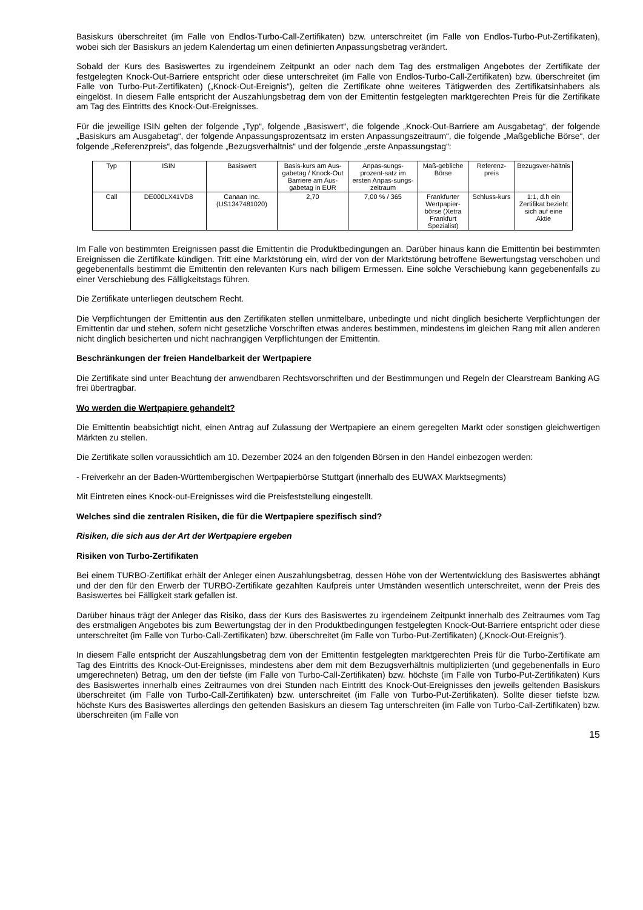Basiskurs überschreitet (im Falle von Endlos-Turbo-Call-Zertifikaten) bzw. unterschreitet (im Falle von Endlos-Turbo-Put-Zertifikaten), wobei sich der Basiskurs an jedem Kalendertag um einen definierten Anpassungsbetrag verändert.
Sobald der Kurs des Basiswertes zu irgendeinem Zeitpunkt an oder nach dem Tag des erstmaligen Angebotes der Zertifikate der festgelegten Knock-Out-Barriere entspricht oder diese unterschreitet (im Falle von Endlos-Turbo-Call-Zertifikaten) bzw. überschreitet (im Falle von Turbo-Put-Zertifikaten) („Knock-Out-Ereignis“), gelten die Zertifikate ohne weiteres Tätigwerden des Zertifikatsinhabers als eingelöst. In diesem Falle entspricht der Auszahlungsbetrag dem von der Emittentin festgelegten marktgerechten Preis für die Zertifikate am Tag des Eintritts des Knock-Out-Ereignisses.
Für die jeweilige ISIN gelten der folgende „Typ“, folgende „Basiswert“, die folgende „Knock-Out-Barriere am Ausgabetag“, der folgende „Basiskurs am Ausgabetag“, der folgende Anpassungsprozentsatz im ersten Anpassungszeitraum“, die folgende „Maßgebliche Börse“, der folgende „Referenzpreis“, das folgende „Bezugsverhältnis“ und der folgende „erste Anpassungstag“:
| Typ | ISIN | Basiswert | Basis-kurs am Aus-gabetag / Knock-Out Barriere am Aus-gabetag in EUR | Anpas-sungs-prozent-satz im ersten Anpas-sungs-zeitraum | Maß-gebliche Börse | Referenz-preis | Bezugsver-hältnis |
| Call | DE000LX41VD8 | Canaan Inc. (US1347481020) | 2,70 | 7,00 % / 365 | Frankfurter Wertpapier-börse (Xetra Frankfurt Spezialist) | Schluss-kurs | 1:1, d.h ein Zertifikat bezieht sich auf eine Aktie |
Im Falle von bestimmten Ereignissen passt die Emittentin die Produktbedingungen an. Darüber hinaus kann die Emittentin bei bestimmten Ereignissen die Zertifikate kündigen. Tritt eine Marktstörung ein, wird der von der Marktstörung betroffene Bewertungstag verschoben und gegebenenfalls bestimmt die Emittentin den relevanten Kurs nach billigem Ermessen. Eine solche Verschiebung kann gegebenenfalls zu einer Verschiebung des Fälligkeitstags führen.
Die Zertifikate unterliegen deutschem Recht.
Die Verpflichtungen der Emittentin aus den Zertifikaten stellen unmittelbare, unbedingte und nicht dinglich besicherte Verpflichtungen der Emittentin dar und stehen, sofern nicht gesetzliche Vorschriften etwas anderes bestimmen, mindestens im gleichen Rang mit allen anderen nicht dinglich besicherten und nicht nachrangigen Verpflichtungen der Emittentin.
Beschränkungen der freien Handelbarkeit der Wertpapiere
Die Zertifikate sind unter Beachtung der anwendbaren Rechtsvorschriften und der Bestimmungen und Regeln der Clearstream Banking AG frei übertragbar.
Wo werden die Wertpapiere gehandelt?
Die Emittentin beabsichtigt nicht, einen Antrag auf Zulassung der Wertpapiere an einem geregelten Markt oder sonstigen gleichwertigen Märkten zu stellen.
Die Zertifikate sollen voraussichtlich am 10. Dezember 2024 an den folgenden Börsen in den Handel einbezogen werden:
- Freiverkehr an der Baden-Württembergischen Wertpapierbörse Stuttgart (innerhalb des EUWAX Marktsegments)
Mit Eintreten eines Knock-out-Ereignisses wird die Preisfeststellung eingestellt.
Welches sind die zentralen Risiken, die für die Wertpapiere spezifisch sind?
Risiken, die sich aus der Art der Wertpapiere ergeben
Risiken von Turbo-Zertifikaten
Bei einem TURBO-Zertifikat erhält der Anleger einen Auszahlungsbetrag, dessen Höhe von der Wertentwicklung des Basiswertes abhängt und der den für den Erwerb der TURBO-Zertifikate gezahlten Kaufpreis unter Umständen wesentlich unterschreitet, wenn der Preis des Basiswertes bei Fälligkeit stark gefallen ist.
Darüber hinaus trägt der Anleger das Risiko, dass der Kurs des Basiswertes zu irgendeinem Zeitpunkt innerhalb des Zeitraumes vom Tag des erstmaligen Angebotes bis zum Bewertungstag der in den Produktbedingungen festgelegten Knock-Out-Barriere entspricht oder diese unterschreitet (im Falle von Turbo-Call-Zertifikaten) bzw. überschreitet (im Falle von Turbo-Put-Zertifikaten) („Knock-Out-Ereignis“).
In diesem Falle entspricht der Auszahlungsbetrag dem von der Emittentin festgelegten marktgerechten Preis für die Turbo-Zertifikate am Tag des Eintritts des Knock-Out-Ereignisses, mindestens aber dem mit dem Bezugsverhältnis multiplizierten (und gegebenenfalls in Euro umgerechneten) Betrag, um den der tiefste (im Falle von Turbo-Call-Zertifikaten) bzw. höchste (im Falle von Turbo-Put-Zertifikaten) Kurs des Basiswertes innerhalb eines Zeitraumes von drei Stunden nach Eintritt des Knock-Out-Ereignisses den jeweils geltenden Basiskurs überschreitet (im Falle von Turbo-Call-Zertifikaten) bzw. unterschreitet (im Falle von Turbo-Put-Zertifikaten). Sollte dieser tiefste bzw. höchste Kurs des Basiswertes allerdings den geltenden Basiskurs an diesem Tag unterschreiten (im Falle von Turbo-Call-Zertifikaten) bzw. überschreiten (im Falle von
15